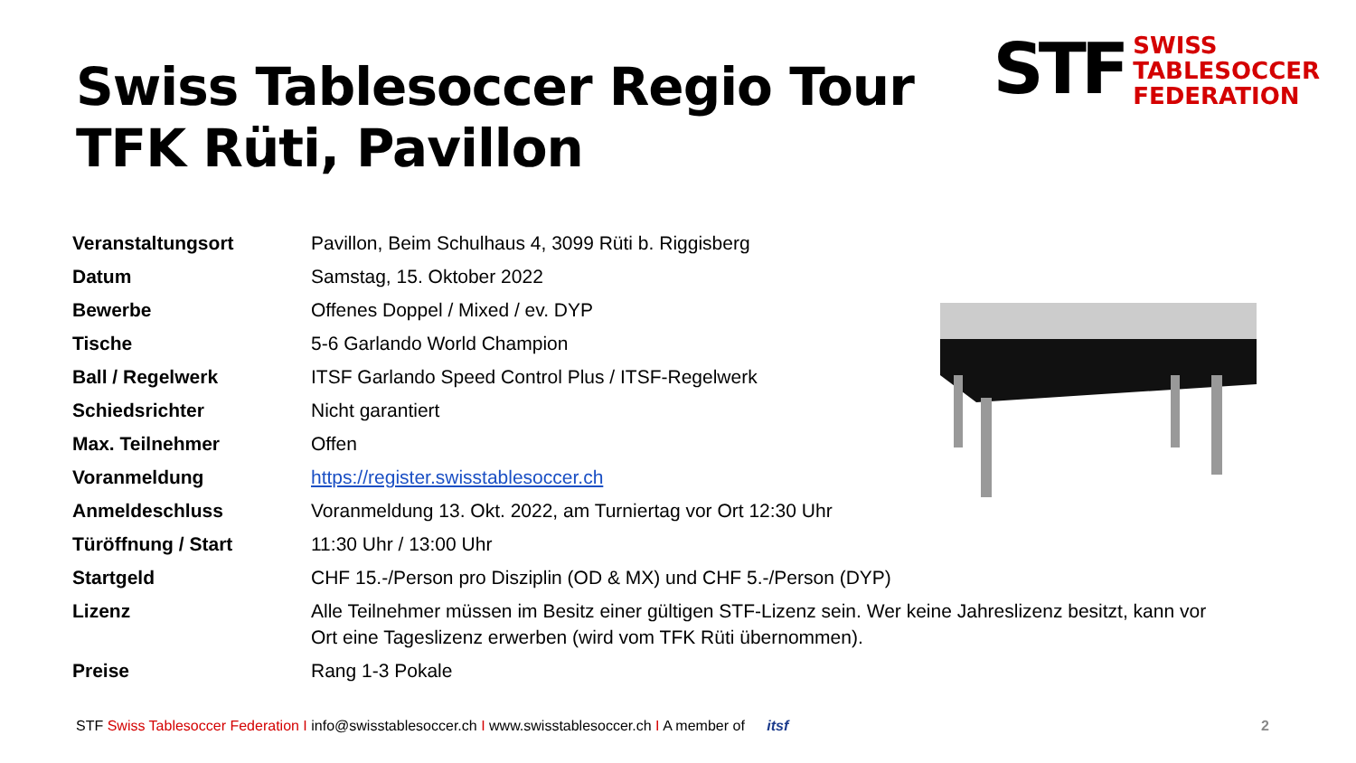Swiss Tablesoccer Regio Tour
TFK Rüti, Pavillon
STF
SWISS
TABLESOCCER
FEDERATION
| Veranstaltungsort | Pavillon, Beim Schulhaus 4, 3099 Rüti b. Riggisberg |
| Datum | Samstag, 15. Oktober 2022 |
| Bewerbe | Offenes Doppel / Mixed / ev. DYP |
| Tische | 5-6 Garlando World Champion |
| Ball / Regelwerk | ITSF Garlando Speed Control Plus / ITSF-Regelwerk |
| Schiedsrichter | Nicht garantiert |
| Max. Teilnehmer | Offen |
| Voranmeldung | https://register.swisstablesoccer.ch |
| Anmeldeschluss | Voranmeldung 13. Okt. 2022, am Turniertag vor Ort 12:30 Uhr |
| Türöffnung / Start | 11:30 Uhr / 13:00 Uhr |
| Startgeld | CHF 15.-/Person pro Disziplin (OD & MX) und CHF 5.-/Person (DYP) |
| Lizenz | Alle Teilnehmer müssen im Besitz einer gültigen STF-Lizenz sein. Wer keine Jahreslizenz besitzt, kann vor Ort eine Tageslizenz erwerben (wird vom TFK Rüti übernommen). |
| Preise | Rang 1-3 Pokale |
STF Swiss Tablesoccer Federation I info@swisstablesoccer.ch I www.swisstablesoccer.ch I A member of itsf 2